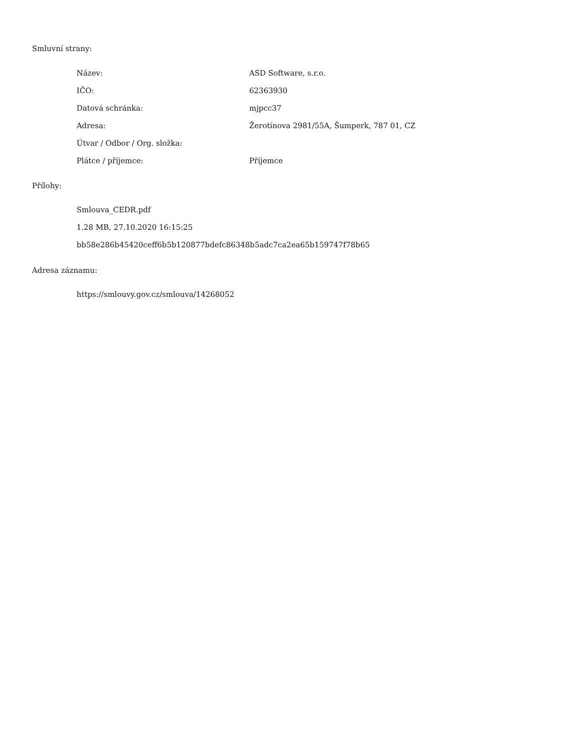Smluvní strany:
| Název: | ASD Software, s.r.o. |
| IČO: | 62363930 |
| Datová schránka: | mjpcc37 |
| Adresa: | Žerotínova 2981/55A, Šumperk, 787 01, CZ |
| Útvar / Odbor / Org. složka: | |
| Plátce / příjemce: | Příjemce |
Přílohy:
Smlouva_CEDR.pdf
1.28 MB, 27.10.2020 16:15:25
bb58e286b45420ceff6b5b120877bdefc86348b5adc7ca2ea65b159747f78b65
Adresa záznamu:
https://smlouvy.gov.cz/smlouva/14268052